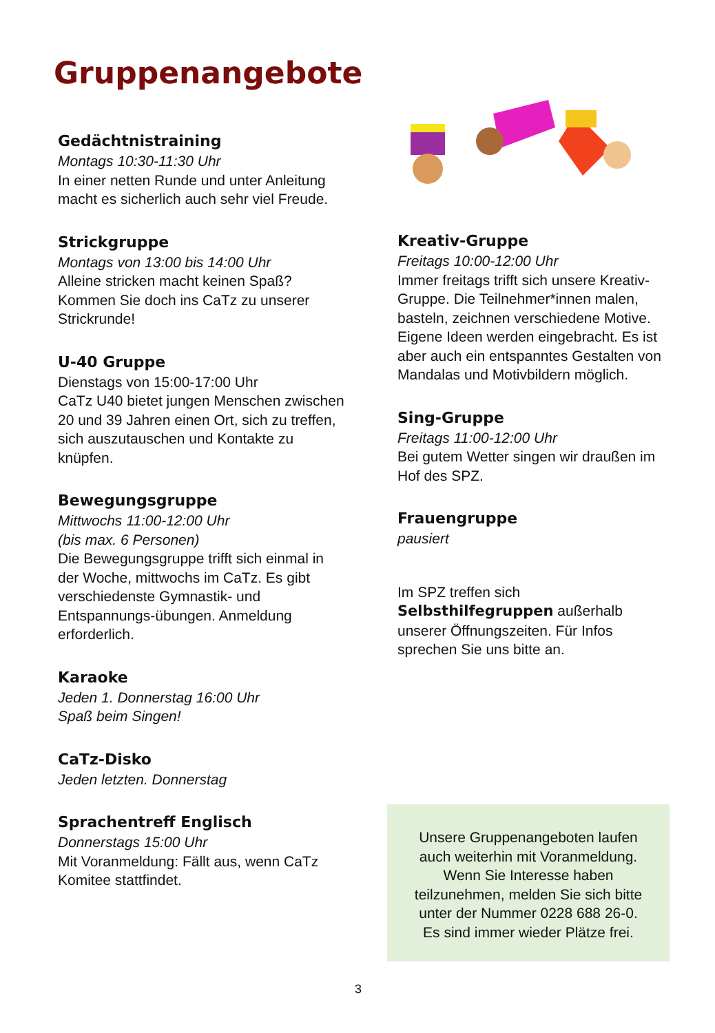Gruppenangebote
Gedächtnistraining
Montags 10:30-11:30 Uhr
In einer netten Runde und unter Anleitung macht es sicherlich auch sehr viel Freude.
Strickgruppe
Montags von 13:00 bis 14:00 Uhr
Alleine stricken macht keinen Spaß? Kommen Sie doch ins CaTz zu unserer Strickrunde!
U-40 Gruppe
Dienstags von 15:00-17:00 Uhr
CaTz U40 bietet jungen Menschen zwischen 20 und 39 Jahren einen Ort, sich zu treffen, sich auszutauschen und Kontakte zu knüpfen.
Bewegungsgruppe
Mittwochs 11:00-12:00 Uhr
(bis max. 6 Personen)
Die Bewegungsgruppe trifft sich einmal in der Woche, mittwochs im CaTz. Es gibt verschiedenste Gymnastik- und Entspannungs-übungen. Anmeldung erforderlich.
Karaoke
Jeden 1. Donnerstag 16:00 Uhr
Spaß beim Singen!
CaTz-Disko
Jeden letzten. Donnerstag
Sprachentreff Englisch
Donnerstags 15:00 Uhr
Mit Voranmeldung: Fällt aus, wenn CaTz Komitee stattfindet.
Kreativ-Gruppe
Freitags 10:00-12:00 Uhr
Immer freitags trifft sich unsere Kreativ-Gruppe. Die Teilnehmer*innen malen, basteln, zeichnen verschiedene Motive. Eigene Ideen werden eingebracht. Es ist aber auch ein entspanntes Gestalten von Mandalas und Motivbildern möglich.
Sing-Gruppe
Freitags 11:00-12:00 Uhr
Bei gutem Wetter singen wir draußen im Hof des SPZ.
Frauengruppe
pausiert
Im SPZ treffen sich Selbsthilfegruppen außerhalb unserer Öffnungszeiten. Für Infos sprechen Sie uns bitte an.
Unsere Gruppenangeboten laufen
auch weiterhin mit Voranmeldung.
Wenn Sie Interesse haben
teilzunehmen, melden Sie sich bitte
unter der Nummer 0228 688 26-0.
Es sind immer wieder Plätze frei.
3